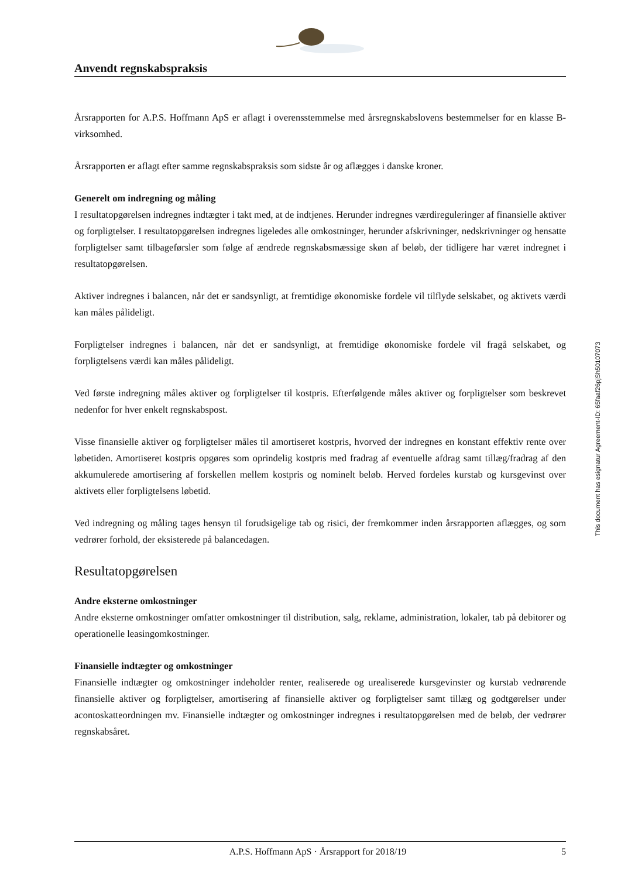Anvendt regnskabspraksis
Årsrapporten for A.P.S. Hoffmann ApS er aflagt i overensstemmelse med årsregnskabslovens bestemmelser for en klasse B-virksomhed.
Årsrapporten er aflagt efter samme regnskabspraksis som sidste år og aflægges i danske kroner.
Generelt om indregning og måling
I resultatopgørelsen indregnes indtægter i takt med, at de indtjenes. Herunder indregnes værdireguleringer af finansielle aktiver og forpligtelser. I resultatopgørelsen indregnes ligeledes alle omkostninger, herunder afskrivninger, nedskrivninger og hensatte forpligtelser samt tilbageførsler som følge af ændrede regnskabsmæssige skøn af beløb, der tidligere har været indregnet i resultatopgørelsen.
Aktiver indregnes i balancen, når det er sandsynligt, at fremtidige økonomiske fordele vil tilflyde selskabet, og aktivets værdi kan måles pålideligt.
Forpligtelser indregnes i balancen, når det er sandsynligt, at fremtidige økonomiske fordele vil fragå selskabet, og forpligtelsens værdi kan måles pålideligt.
Ved første indregning måles aktiver og forpligtelser til kostpris. Efterfølgende måles aktiver og forpligtelser som beskrevet nedenfor for hver enkelt regnskabspost.
Visse finansielle aktiver og forpligtelser måles til amortiseret kostpris, hvorved der indregnes en konstant effektiv rente over løbetiden. Amortiseret kostpris opgøres som oprindelig kostpris med fradrag af eventuelle afdrag samt tillæg/fradrag af den akkumulerede amortisering af forskellen mellem kostpris og nominelt beløb. Herved fordeles kurstab og kursgevinst over aktivets eller forpligtelsens løbetid.
Ved indregning og måling tages hensyn til forudsigelige tab og risici, der fremkommer inden årsrapporten aflægges, og som vedrører forhold, der eksisterede på balancedagen.
Resultatopgørelsen
Andre eksterne omkostninger
Andre eksterne omkostninger omfatter omkostninger til distribution, salg, reklame, administration, lokaler, tab på debitorer og operationelle leasingomkostninger.
Finansielle indtægter og omkostninger
Finansielle indtægter og omkostninger indeholder renter, realiserede og urealiserede kursgevinster og kurstab vedrørende finansielle aktiver og forpligtelser, amortisering af finansielle aktiver og forpligtelser samt tillæg og godtgørelser under acontoskatteordningen mv. Finansielle indtægter og omkostninger indregnes i resultatopgørelsen med de beløb, der vedrører regnskabsåret.
This document has esignatur Agreement-ID: 65faaf26pjSh50107073
A.P.S. Hoffmann ApS · Årsrapport for 2018/19 5